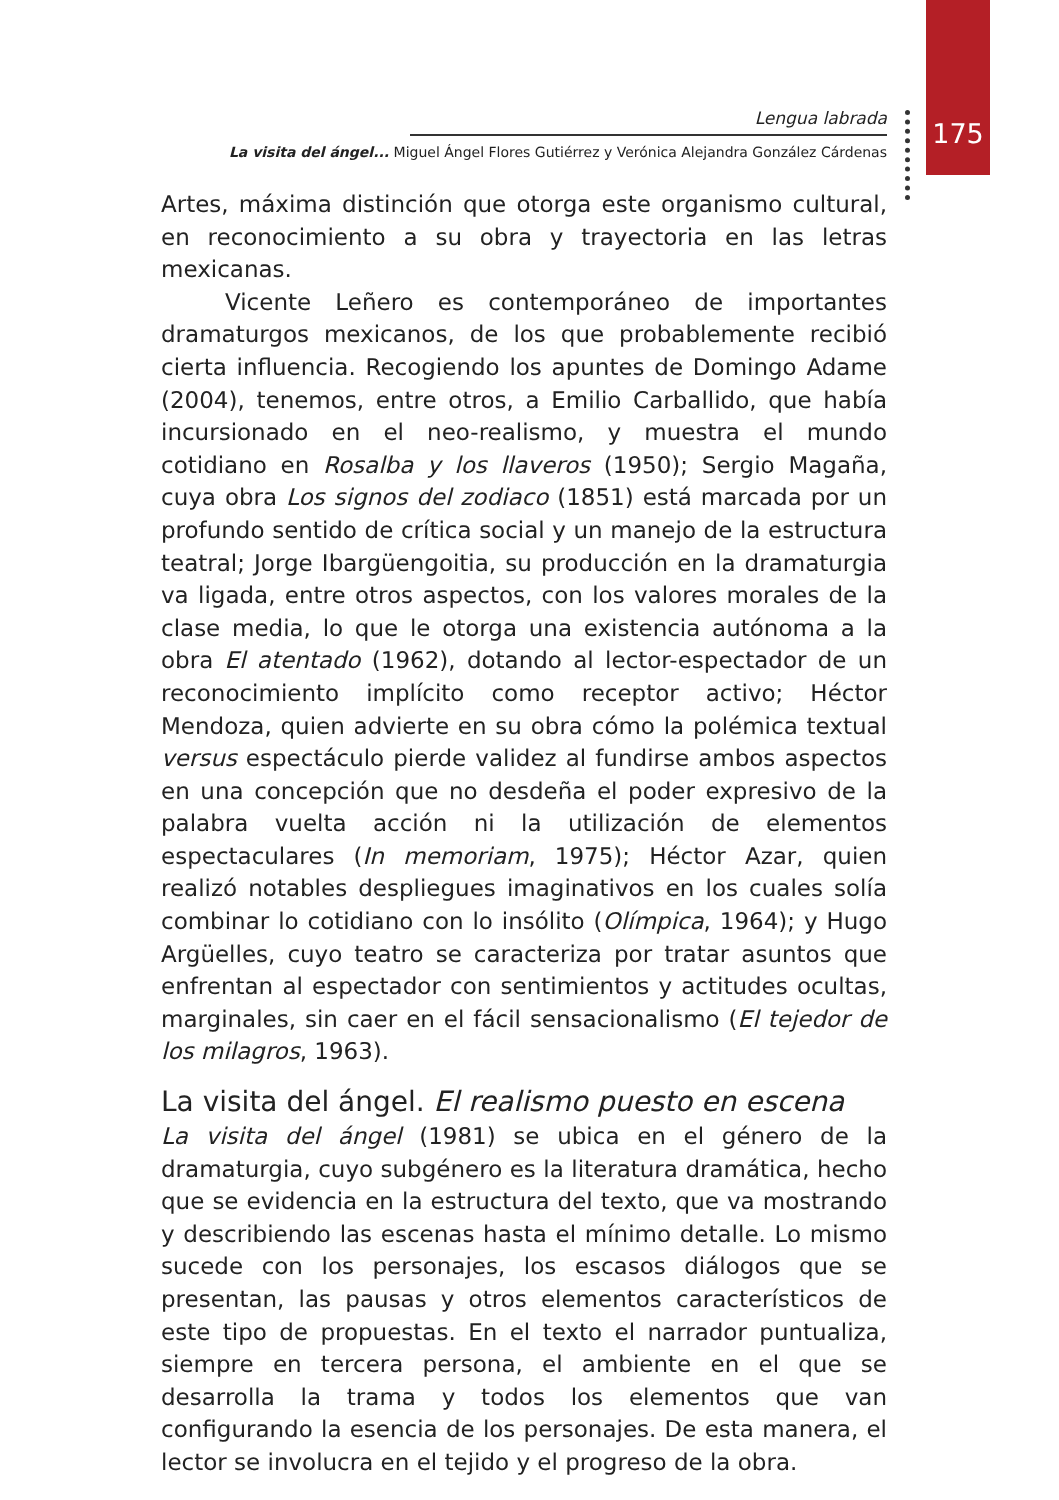175
Lengua labrada
La visita del ángel... Miguel Ángel Flores Gutiérrez y Verónica Alejandra González Cárdenas
Artes, máxima distinción que otorga este organismo cultural, en reconocimiento a su obra y trayectoria en las letras mexicanas.
Vicente Leñero es contemporáneo de importantes dramaturgos mexicanos, de los que probablemente recibió cierta influencia. Recogiendo los apuntes de Domingo Adame (2004), tenemos, entre otros, a Emilio Carballido, que había incursionado en el neo-realismo, y muestra el mundo cotidiano en Rosalba y los llaveros (1950); Sergio Magaña, cuya obra Los signos del zodiaco (1851) está marcada por un profundo sentido de crítica social y un manejo de la estructura teatral; Jorge Ibargüengoitia, su producción en la dramaturgia va ligada, entre otros aspectos, con los valores morales de la clase media, lo que le otorga una existencia autónoma a la obra El atentado (1962), dotando al lector-espectador de un reconocimiento implícito como receptor activo; Héctor Mendoza, quien advierte en su obra cómo la polémica textual versus espectáculo pierde validez al fundirse ambos aspectos en una concepción que no desdeña el poder expresivo de la palabra vuelta acción ni la utilización de elementos espectaculares (In memoriam, 1975); Héctor Azar, quien realizó notables despliegues imaginativos en los cuales solía combinar lo cotidiano con lo insólito (Olímpica, 1964); y Hugo Argüelles, cuyo teatro se caracteriza por tratar asuntos que enfrentan al espectador con sentimientos y actitudes ocultas, marginales, sin caer en el fácil sensacionalismo (El tejedor de los milagros, 1963).
La visita del ángel. El realismo puesto en escena
La visita del ángel (1981) se ubica en el género de la dramaturgia, cuyo subgénero es la literatura dramática, hecho que se evidencia en la estructura del texto, que va mostrando y describiendo las escenas hasta el mínimo detalle. Lo mismo sucede con los personajes, los escasos diálogos que se presentan, las pausas y otros elementos característicos de este tipo de propuestas. En el texto el narrador puntualiza, siempre en tercera persona, el ambiente en el que se desarrolla la trama y todos los elementos que van configurando la esencia de los personajes. De esta manera, el lector se involucra en el tejido y el progreso de la obra.